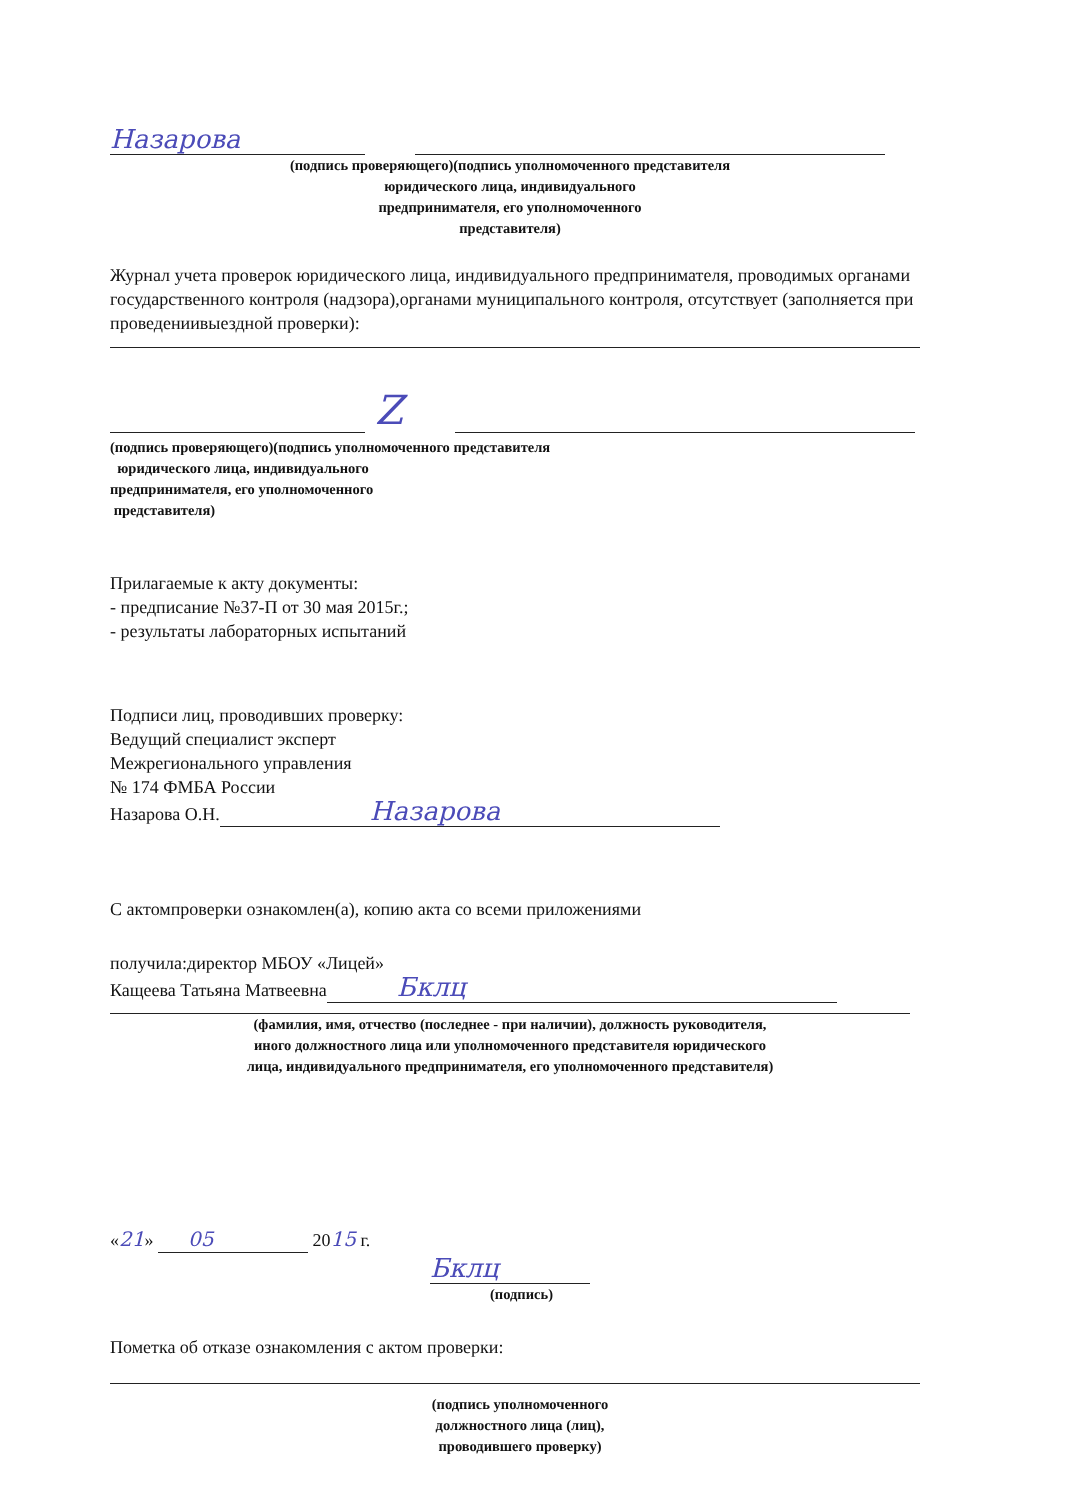Назарова
(подпись проверяющего)(подпись уполномоченного представителя
юридического лица, индивидуального
предпринимателя, его уполномоченного
представителя)
Журнал учета проверок юридического лица, индивидуального предпринимателя, проводимых органами государственного контроля (надзора),органами муниципального контроля, отсутствует (заполняется при проведениивыездной проверки):
Z
(подпись проверяющего)(подпись уполномоченного представителя
юридического лица, индивидуального
предпринимателя, его уполномоченного
представителя)
Прилагаемые к акту документы:
- предписание №37-П от 30 мая 2015г.;
- результаты лабораторных испытаний
Подписи лиц, проводивших проверку:
Ведущий специалист эксперт
Межрегионального управления
№ 174 ФМБА России
Назарова О.Н. Назарова
С актомпроверки ознакомлен(а), копию акта со всеми приложениями
получила:директор МБОУ «Лицей»
Кащеева Татьяна Матвеевна Бклц
(фамилия, имя, отчество (последнее - при наличии), должность руководителя,
иного должностного лица или уполномоченного представителя юридического
лица, индивидуального предпринимателя, его уполномоченного представителя)
«21» 05 2015 г.
Бклц
(подпись)
Пометка об отказе ознакомления с актом проверки:
(подпись уполномоченного
должностного лица (лиц),
проводившего проверку)